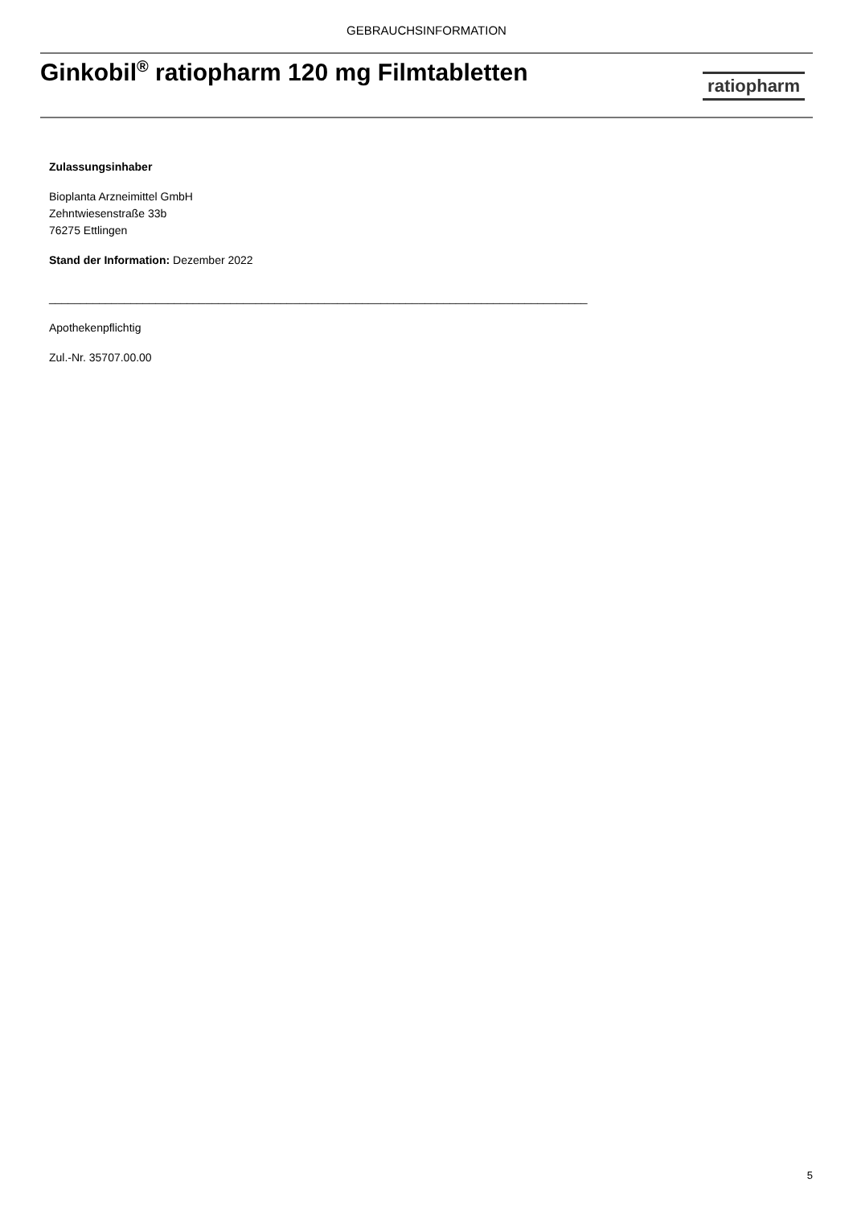GEBRAUCHSINFORMATION
Ginkobil<sup>®</sup> ratiopharm 120 mg Filmtabletten
ratiopharm
Zulassungsinhaber
Bioplanta Arzneimittel GmbH
Zehntwiesenstraße 33b
76275 Ettlingen
Stand der Information: Dezember 2022
______________________________________________________________________________________
Apothekenpflichtig
Zul.-Nr. 35707.00.00
5